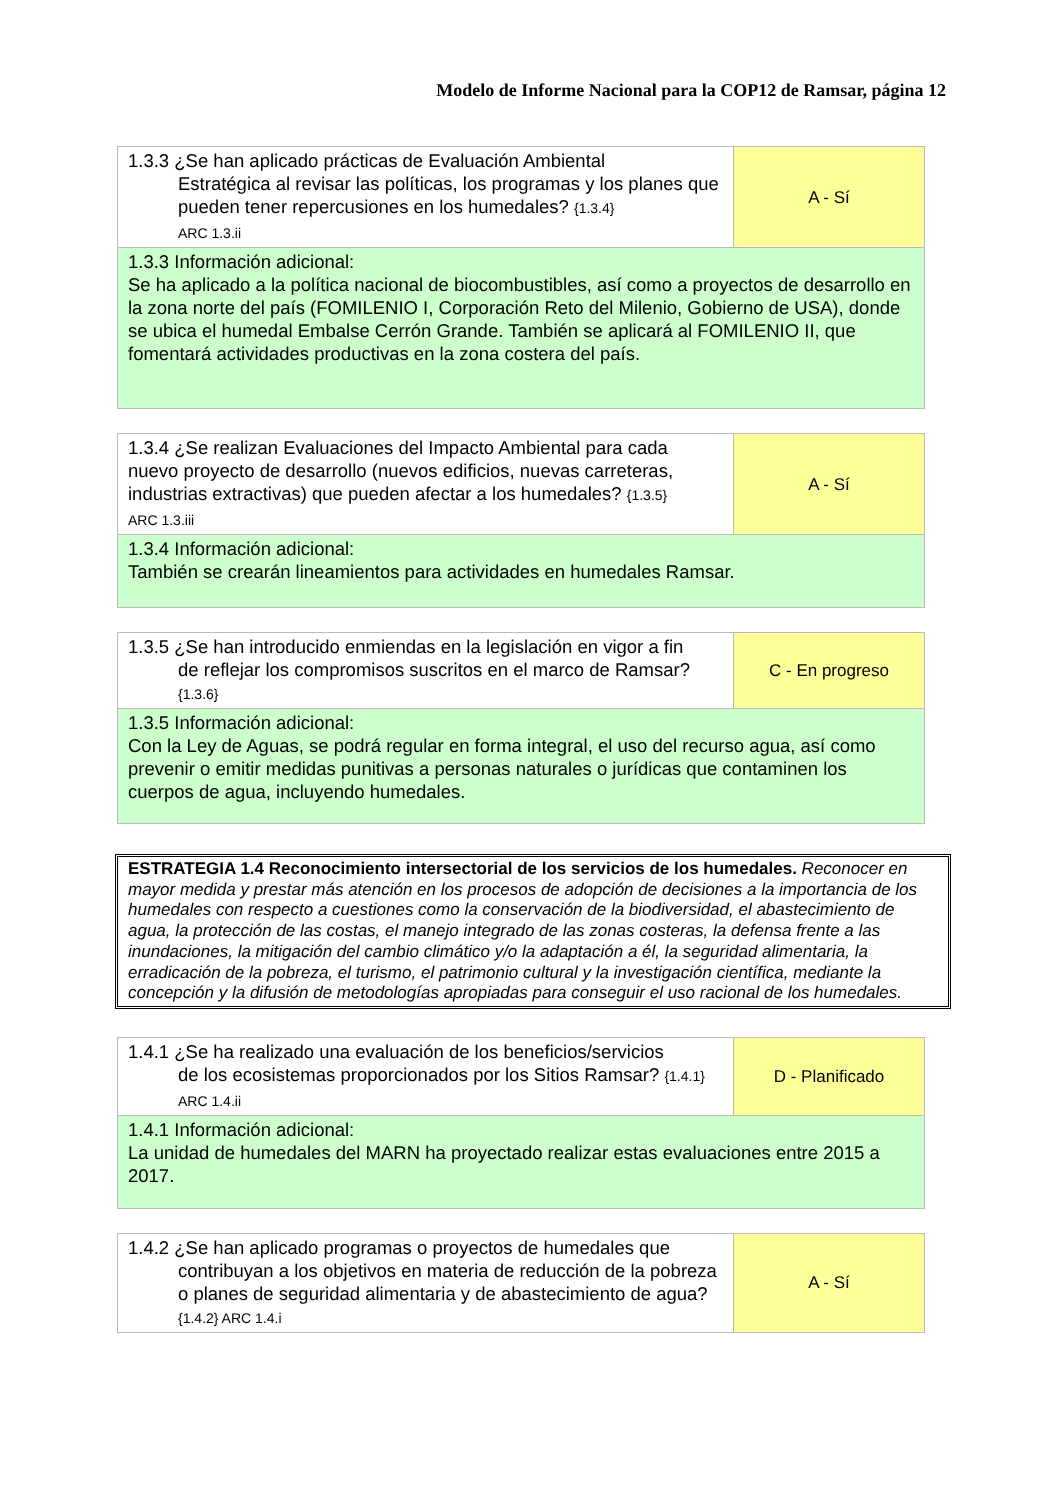Modelo de Informe Nacional para la COP12 de Ramsar, página 12
| 1.3.3 ¿Se han aplicado prácticas de Evaluación Ambiental Estratégica al revisar las políticas, los programas y los planes que pueden tener repercusiones en los humedales? {1.3.4} ARC 1.3.ii | A - Sí |
| 1.3.3 Información adicional: Se ha aplicado a la política nacional de biocombustibles, así como a proyectos de desarrollo en la zona norte del país (FOMILENIO I, Corporación Reto del Milenio, Gobierno de USA), donde se ubica el humedal Embalse Cerrón Grande. También se aplicará al FOMILENIO II, que fomentará actividades productivas en la zona costera del país. | |
| 1.3.4 ¿Se realizan Evaluaciones del Impacto Ambiental para cada nuevo proyecto de desarrollo (nuevos edificios, nuevas carreteras, industrias extractivas) que pueden afectar a los humedales? {1.3.5} ARC 1.3.iii | A - Sí |
| 1.3.4 Información adicional: También se crearán lineamientos para actividades en humedales Ramsar. | |
| 1.3.5 ¿Se han introducido enmiendas en la legislación en vigor a fin de reflejar los compromisos suscritos en el marco de Ramsar? {1.3.6} | C - En progreso |
| 1.3.5 Información adicional: Con la Ley de Aguas, se podrá regular en forma integral, el uso del recurso agua, así como prevenir o emitir medidas punitivas a personas naturales o jurídicas que contaminen los cuerpos de agua, incluyendo humedales. | |
ESTRATEGIA 1.4 Reconocimiento intersectorial de los servicios de los humedales. Reconocer en mayor medida y prestar más atención en los procesos de adopción de decisiones a la importancia de los humedales con respecto a cuestiones como la conservación de la biodiversidad, el abastecimiento de agua, la protección de las costas, el manejo integrado de las zonas costeras, la defensa frente a las inundaciones, la mitigación del cambio climático y/o la adaptación a él, la seguridad alimentaria, la erradicación de la pobreza, el turismo, el patrimonio cultural y la investigación científica, mediante la concepción y la difusión de metodologías apropiadas para conseguir el uso racional de los humedales.
| 1.4.1 ¿Se ha realizado una evaluación de los beneficios/servicios de los ecosistemas proporcionados por los Sitios Ramsar? {1.4.1} ARC 1.4.ii | D - Planificado |
| 1.4.1 Información adicional: La unidad de humedales del MARN ha proyectado realizar estas evaluaciones entre 2015 a 2017. | |
| 1.4.2 ¿Se han aplicado programas o proyectos de humedales que contribuyan a los objetivos en materia de reducción de la pobreza o planes de seguridad alimentaria y de abastecimiento de agua? {1.4.2} ARC 1.4.i | A - Sí |